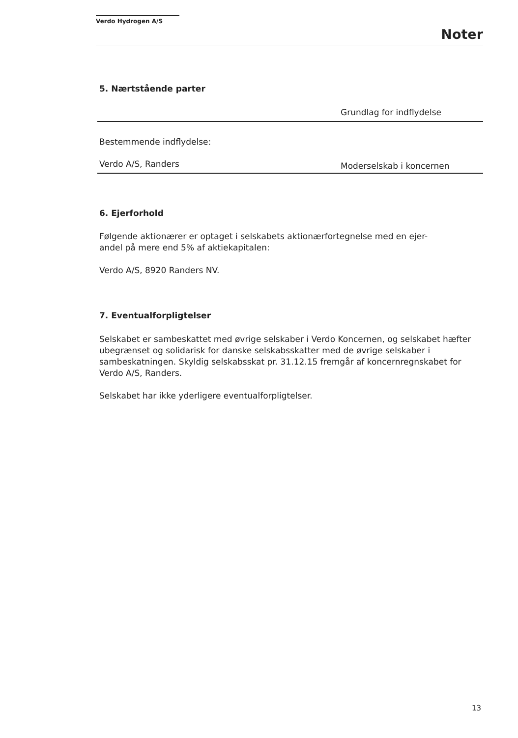Verdo Hydrogen A/S
Noter
5. Nærtstående parter
| | Grundlag for indflydelse |
| --- | --- |
| Bestemmende indflydelse: | |
| Verdo A/S, Randers | Moderselskab i koncernen |
6. Ejerforhold
Følgende aktionærer er optaget i selskabets aktionærfortegnelse med en ejer-
andel på mere end 5% af aktiekapitalen:
Verdo A/S, 8920 Randers NV.
7. Eventualforpligtelser
Selskabet er sambeskattet med øvrige selskaber i Verdo Koncernen, og selskabet hæfter ubegrænset og solidarisk for danske selskabsskatter med de øvrige selskaber i sambeskatningen. Skyldig selskabsskat pr. 31.12.15 fremgår af koncernregnskabet for Verdo A/S, Randers.
Selskabet har ikke yderligere eventualforpligtelser.
13